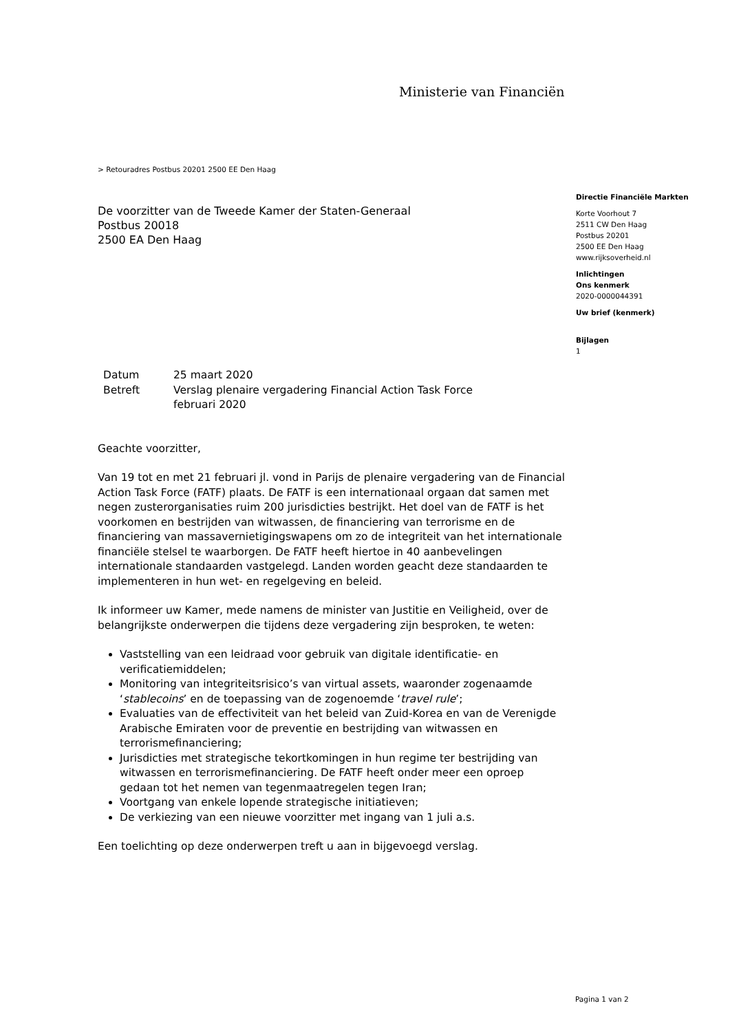Ministerie van Financiën
> Retouradres Postbus 20201 2500 EE Den Haag
De voorzitter van de Tweede Kamer der Staten-Generaal
Postbus 20018
2500 EA Den Haag
Directie Financiële Markten
Korte Voorhout 7
2511 CW Den Haag
Postbus 20201
2500 EE Den Haag
www.rijksoverheid.nl
Inlichtingen
Ons kenmerk
2020-0000044391
Uw brief (kenmerk)
Bijlagen
1
| Datum | 25 maart 2020 |
| Betreft | Verslag plenaire vergadering Financial Action Task Force februari 2020 |
Geachte voorzitter,
Van 19 tot en met 21 februari jl. vond in Parijs de plenaire vergadering van de Financial Action Task Force (FATF) plaats. De FATF is een internationaal orgaan dat samen met negen zusterorganisaties ruim 200 jurisdicties bestrijkt. Het doel van de FATF is het voorkomen en bestrijden van witwassen, de financiering van terrorisme en de financiering van massavernietigingswapens om zo de integriteit van het internationale financiële stelsel te waarborgen. De FATF heeft hiertoe in 40 aanbevelingen internationale standaarden vastgelegd. Landen worden geacht deze standaarden te implementeren in hun wet- en regelgeving en beleid.
Ik informeer uw Kamer, mede namens de minister van Justitie en Veiligheid, over de belangrijkste onderwerpen die tijdens deze vergadering zijn besproken, te weten:
Vaststelling van een leidraad voor gebruik van digitale identificatie- en verificatiemiddelen;
Monitoring van integriteitsrisico’s van virtual assets, waaronder zogenaamde ‘stablecoins’ en de toepassing van de zogenoemde ‘travel rule’;
Evaluaties van de effectiviteit van het beleid van Zuid-Korea en van de Verenigde Arabische Emiraten voor de preventie en bestrijding van witwassen en terrorismefinanciering;
Jurisdicties met strategische tekortkomingen in hun regime ter bestrijding van witwassen en terrorismefinanciering. De FATF heeft onder meer een oproep gedaan tot het nemen van tegenmaatregelen tegen Iran;
Voortgang van enkele lopende strategische initiatieven;
De verkiezing van een nieuwe voorzitter met ingang van 1 juli a.s.
Een toelichting op deze onderwerpen treft u aan in bijgevoegd verslag.
Pagina 1 van 2